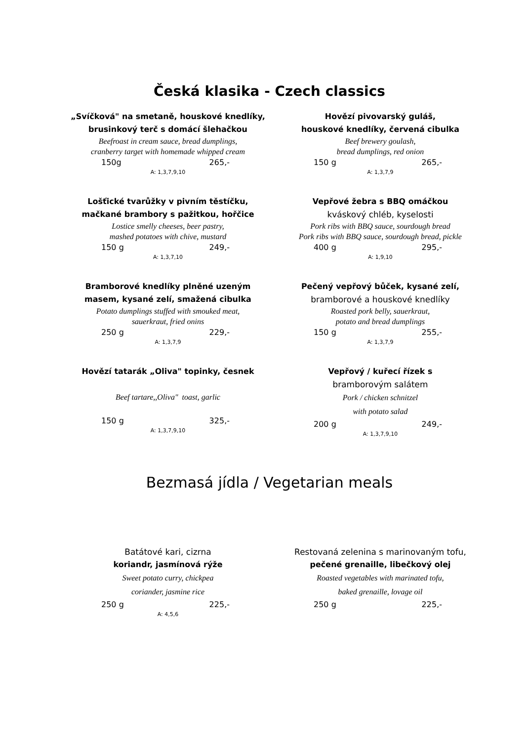Česká klasika - Czech classics
„Svíčková" na smetaně, houskové knedlíky,
brusinkový terč s domácí šlehačkou
Beefroast in cream sauce, bread dumplings,
cranberry target with homemade whipped cream
150g 265,-
A: 1,3,7,9,10
Hovězí pivovarský guláš,
houskové knedlíky, červená cibulka
Beef brewery goulash,
bread dumplings, red onion
150 g 265,-
A: 1,3,7,9
Lošťické tvarůžky v pivním těstíčku,
mačkané brambory s pažitkou, hořčice
Lostice smelly cheeses, beer pastry,
mashed potatoes with chive, mustard
150 g 249,-
A: 1,3,7,10
Vepřové žebra s BBQ omáčkou
kváskový chléb, kyselosti
Pork ribs with BBQ sauce, sourdough bread
Pork ribs with BBQ sauce, sourdough bread, pickle
400 g 295,-
A: 1,9,10
Bramborové knedlíky plněné uzeným
masem, kysané zelí, smažená cibulka
Potato dumplings stuffed with smouked meat,
sauerkraut, fried onins
250 g 229,-
A: 1,3,7,9
Pečený vepřový bůček, kysané zelí,
bramborové a houskové knedlíky
Roasted pork belly, sauerkraut,
potato and bread dumplings
150 g 255,-
A: 1,3,7,9
Hovězí tatarák „Oliva" topinky, česnek
Beef tartare,,Oliva" toast, garlic
150 g 325,-
A: 1,3,7,9,10
Vepřový / kuřecí řízek s
bramborovým salátem
Pork / chicken schnitzel
with potato salad
200 g 249,-
A: 1,3,7,9,10
Bezmasá jídla / Vegetarian meals
Batátové kari, cizrna
koriandr, jasmínová rýže
Sweet potato curry, chickpea
coriander, jasmine rice
250 g 225,-
A: 4,5,6
Restovaná zelenina s marinovaným tofu,
pečené grenaille, libečkový olej
Roasted vegetables with marinated tofu,
baked grenaille, lovage oil
250 g 225,-